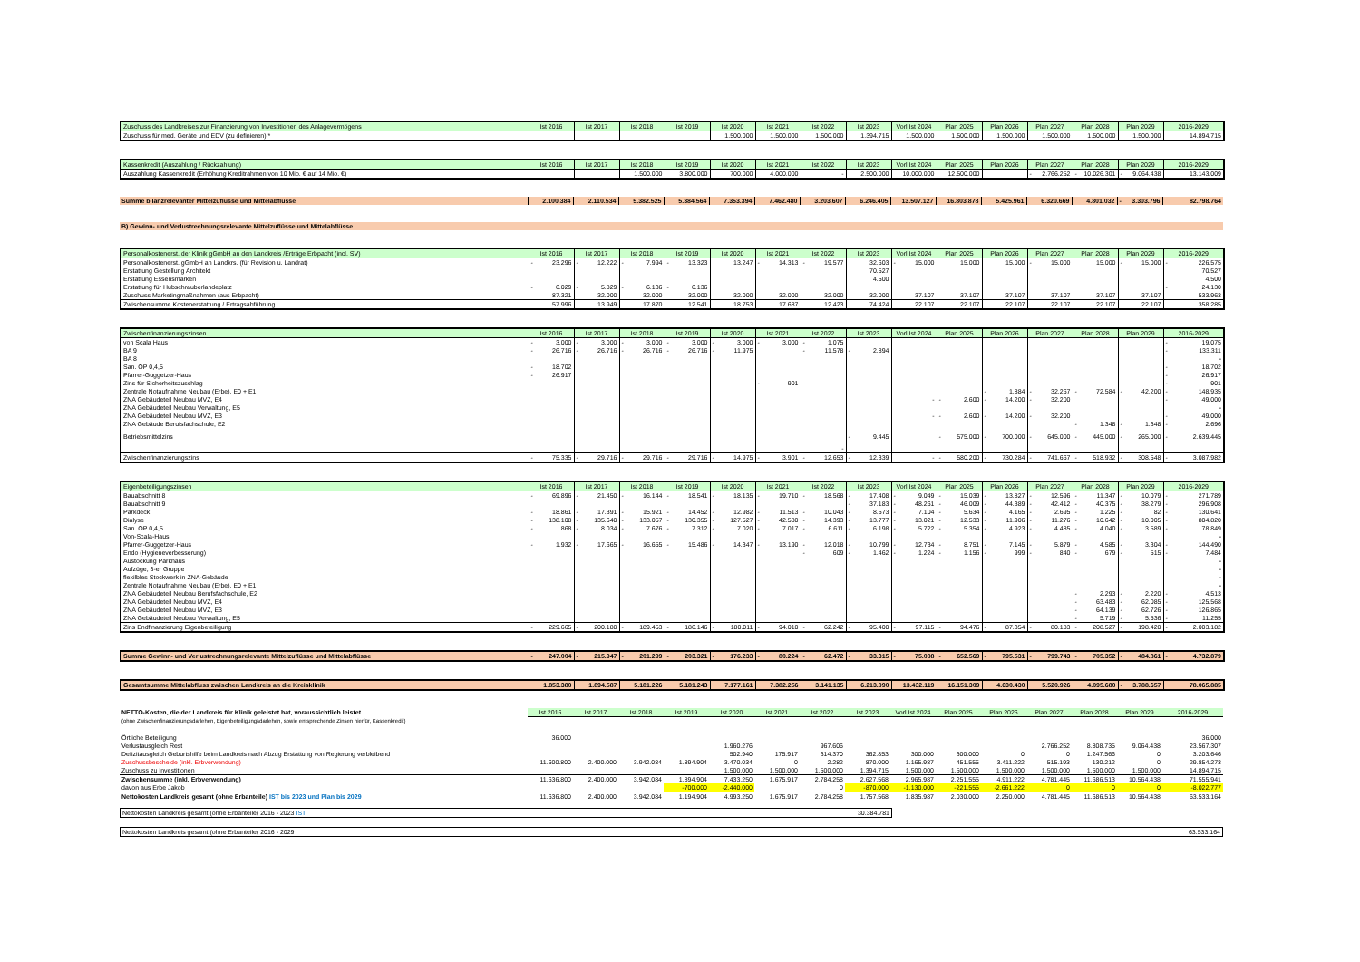| Zuschuss des Landkreises zur Finanzierung von Investitionen des Anlagevermögens | Ist 2016 | Ist 2017 | Ist 2018 | Ist 2019 | Ist 2020 | Ist 2021 | Ist 2022 | Ist 2023 | Vorl Ist 2024 | Plan 2025 | Plan 2026 | Plan 2027 | Plan 2028 | Plan 2029 | 2016-2029 |
| --- | --- | --- | --- | --- | --- | --- | --- | --- | --- | --- | --- | --- | --- | --- | --- |
| Zuschuss für med. Geräte und EDV (zu definieren) * | | | | | 1.500.000 | 1.500.000 | 1.500.000 | 1.394.715 | 1.500.000 | 1.500.000 | 1.500.000 | 1.500.000 | 1.500.000 | 1.500.000 | 14.894.715 |
| Kassenkredit (Auszahlung / Rückzahlung) | Ist 2016 | Ist 2017 | Ist 2018 | Ist 2019 | Ist 2020 | Ist 2021 | Ist 2022 | Ist 2023 | Vorl Ist 2024 | Plan 2025 | Plan 2026 | Plan 2027 | Plan 2028 | Plan 2029 | 2016-2029 |
| --- | --- | --- | --- | --- | --- | --- | --- | --- | --- | --- | --- | --- | --- | --- | --- |
| Auszahlung Kassenkredit (Erhöhung Kreditrahmen von 10 Mio. € auf 14 Mio. €) | | | 1.500.000 | 3.800.000 | 700.000 | 4.000.000 | - | 2.500.000 | 10.000.000 | 12.500.000 | | - 2.766.252 | - 10.026.301 | - 9.064.438 | 13.143.009 |
| Summe bilanzrelevanter Mittelzuflüsse und Mittelabflüsse | 2.100.384 | 2.110.534 | 5.382.525 | 5.384.564 | 7.353.394 | 7.462.480 | 3.203.607 | 6.246.405 | 13.507.127 | 16.803.878 | 5.425.961 | 6.320.669 | 4.801.032 | - 3.303.796 | 82.798.764 |
| B) Gewinn- und Verlustrechnungsrelevante Mittelzuflüsse und Mittelabflüsse |
| Personalkostenerst. der Klinik gGmbH an den Landkreis /Erträge Erbpacht (incl. SV) | Ist 2016 | Ist 2017 | Ist 2018 | Ist 2019 | Ist 2020 | Ist 2021 | Ist 2022 | Ist 2023 | Vorl Ist 2024 | Plan 2025 | Plan 2026 | Plan 2027 | Plan 2028 | Plan 2029 | 2016-2029 |
| --- | --- | --- | --- | --- | --- | --- | --- | --- | --- | --- | --- | --- | --- | --- | --- |
| Personalkostenerst. gGmbH an Landkrs. (für Revision u. Landrat) | - 23.296 | - 12.222 | - 7.994 | - 13.323 | 13.247 | - 14.313 | - 19.577 | 32.603 | - 15.000 | 15.000 | 15.000 | - 15.000 | 15.000 | - 15.000 | - 226.575 |
| Erstattung Gestellung Architekt | | | | | | | | 70.527 | | | | | | | 70.527 |
| Erstattung Essensmarken | | | | | | | | 4.500 | | | | | | | 4.500 |
| Erstattung für Hubschrauberlandeplatz | - 6.029 | - 5.829 | - 6.136 | - 6.136 | | | | | | | | | | | - 24.130 |
| Zuschuss Marketingmaßnahmen (aus Erbpacht) | 87.321 | 32.000 | 32.000 | 32.000 | 32.000 | 32.000 | 32.000 | 32.000 | 37.107 | 37.107 | 37.107 | 37.107 | 37.107 | 37.107 | 533.963 |
| Zwischensumme Kostenerstattung / Ertragsabführung | 57.996 | 13.949 | 17.870 | 12.541 | 18.753 | 17.687 | 12.423 | 74.424 | 22.107 | 22.107 | 22.107 | 22.107 | 22.107 | 22.107 | 358.285 |
| Zwischenfinanzierungszinsen | Ist 2016 | Ist 2017 | Ist 2018 | Ist 2019 | Ist 2020 | Ist 2021 | Ist 2022 | Ist 2023 | Vorl Ist 2024 | Plan 2025 | Plan 2026 | Plan 2027 | Plan 2028 | Plan 2029 | 2016-2029 |
| --- | --- | --- | --- | --- | --- | --- | --- | --- | --- | --- | --- | --- | --- | --- | --- |
| von Scala Haus | - 3.000 | - 3.000 | - 3.000 | - 3.000 | - 3.000 | - 3.000 | - 1.075 | | | | | | | | - 19.075 |
| BA 9 | - 26.716 | - 26.716 | - 26.716 | - 26.716 | - 11.975 | | - 11.578 | - 2.894 | | | | | | | - 133.311 |
| BA 8 | | | | | | | | | | | | | | | - |
| San. OP 0,4,5 | - 18.702 | | | | | | | | | | | | | | - 18.702 |
| Pfarrer-Guggetzer-Haus | - 26.917 | | | | | | | | | | | | | | - 26.917 |
| Zins für Sicherheitszuschlag | | | | | | - 901 | | | | | | | | | - 901 |
| Zentrale Notaufnahme Neubau (Erbe), E0 + E1 | | | | | | | | | | | - 1.884 | - 32.267 | - 72.584 | - 42.200 | - 148.935 |
| ZNA Gebäudeteil Neubau MVZ, E4 | | | | | | | | | - | - 2.600 | - 14.200 | - 32.200 | | | - 49.000 |
| ZNA Gebäudeteil Neubau Verwaltung, E5 | | | | | | | | | | | | | | | - |
| ZNA Gebäudeteil Neubau MVZ, E3 | | | | | | | | | - | - 2.600 | - 14.200 | - 32.200 | | | - 49.000 |
| ZNA Gebäude Berufsfachschule, E2 | | | | | | | | | | | | | - 1.348 | - 1.348 | - 2.696 |
| Betriebsmittelzins | | | | | | | | - 9.445 | | - 575.000 | - 700.000 | - 645.000 | - 445.000 | - 265.000 | - 2.639.445 |
| | | | | | | | - | | | | | | | | |
| Zwischenfinanzierungszins | - 75.335 | - 29.716 | - 29.716 | - 29.716 | - 14.975 | - 3.901 | - 12.653 | - 12.339 | - | - 580.200 | - 730.284 | - 741.667 | - 518.932 | - 308.548 | - 3.087.982 |
| Eigenbeteiligungszinsen | Ist 2016 | Ist 2017 | Ist 2018 | Ist 2019 | Ist 2020 | Ist 2021 | Ist 2022 | Ist 2023 | Vorl Ist 2024 | Plan 2025 | Plan 2026 | Plan 2027 | Plan 2028 | Plan 2029 | 2016-2029 |
| --- | --- | --- | --- | --- | --- | --- | --- | --- | --- | --- | --- | --- | --- | --- | --- |
| Bauabschnitt 8 | - 69.896 | - 21.450 | - 16.144 | - 18.541 | - 18.135 | - 19.710 | - 18.568 | - 17.408 | - 9.049 | - 15.039 | - 13.827 | - 12.596 | - 11.347 | - 10.079 | - 271.789 |
| Bauabschnitt 9 | | | | | | | | - 37.183 | - 48.261 | - 46.009 | - 44.389 | - 42.412 | - 40.375 | - 38.279 | - 296.908 |
| Parkdeck | - 18.861 | - 17.391 | - 15.921 | - 14.452 | - 12.982 | - 11.513 | - 10.043 | - 8.573 | - 7.104 | - 5.634 | - 4.165 | - 2.695 | - 1.225 | - 82 | - 130.641 |
| Dialyse | - 138.108 | - 135.640 | - 133.057 | - 130.355 | - 127.527 | - 42.580 | - 14.393 | - 13.777 | - 13.021 | - 12.533 | - 11.906 | - 11.276 | - 10.642 | - 10.005 | - 804.820 |
| San. OP 0,4,5 | - 868 | - 8.034 | - 7.676 | - 7.312 | - 7.020 | - 7.017 | - 6.611 | - 6.198 | - 5.722 | - 5.354 | - 4.923 | - 4.485 | - 4.040 | - 3.589 | - 78.849 |
| Von-Scala-Haus | | | | | | | | | | | | | | | - |
| Pfarrer-Guggetzer-Haus | - 1.932 | - 17.665 | - 16.655 | - 15.486 | - 14.347 | - 13.190 | - 12.018 | - 10.799 | - 12.734 | - 8.751 | - 7.145 | - 5.879 | - 4.585 | - 3.304 | - 144.490 |
| Endo (Hygieneverbesserung) | | | | | | | - 609 | - 1.462 | - 1.224 | - 1.156 | - 999 | - 840 | - 679 | - 515 | - 7.484 |
| Austockung Parkhaus | | | | | | | | | | | | | | | - |
| Aufzüge, 3-er Gruppe | | | | | | | | | | | | | | | - |
| flexilbles Stockwerk in ZNA-Gebäude | | | | | | | | | | | | | | | - |
| Zentrale Notaufnahme Neubau (Erbe), E0 + E1 | | | | | | | | | | | | | | | - |
| ZNA Gebäudeteil Neubau Berufsfachschule, E2 | | | | | | | | | | | | | - 2.293 | - 2.220 | - 4.513 |
| ZNA Gebäudeteil Neubau MVZ, E4 | | | | | | | | | | | | | - 63.483 | - 62.085 | - 125.568 |
| ZNA Gebäudeteil Neubau MVZ, E3 | | | | | | | | | | | | | - 64.139 | - 62.726 | - 126.865 |
| ZNA Gebäudeteil Neubau Verwaltung, E5 | | | | | | | | | | | | | - 5.719 | - 5.536 | - 11.255 |
| Zins Endfinanzierung Eigenbeteiligung | - 229.665 | - 200.180 | - 189.453 | - 186.146 | - 180.011 | - 94.010 | - 62.242 | - 95.400 | - 97.115 | - 94.476 | - 87.354 | - 80.183 | - 208.527 | - 198.420 | - 2.003.182 |
| Summe Gewinn- und Verlustrechnungsrelevante Mittelzuflüsse und Mittelabflüsse | - 247.004 | - 215.947 | - 201.299 | - 203.321 | - 176.233 | - 80.224 | - 62.472 | - 33.315 | - 75.008 | - 652.569 | - 795.531 | - 799.743 | - 705.352 | - 484.861 | - 4.732.879 |
| Gesamtsumme Mittelabfluss zwischen Landkreis an die Kreisklinik | 1.853.380 | 1.894.587 | 5.181.226 | 5.181.243 | 7.177.161 | 7.382.256 | 3.141.135 | 6.213.090 | 13.432.119 | 16.151.309 | 4.630.430 | 5.520.926 | 4.095.680 | - 3.788.657 | 78.065.885 |
| NETTO-Kosten, die der Landkreis für Klinik geleistet hat, voraussichtlich leistet | Ist 2016 | Ist 2017 | Ist 2018 | Ist 2019 | Ist 2020 | Ist 2021 | Ist 2022 | Ist 2023 | Vorl Ist 2024 | Plan 2025 | Plan 2026 | Plan 2027 | Plan 2028 | Plan 2029 | 2016-2029 |
| --- | --- | --- | --- | --- | --- | --- | --- | --- | --- | --- | --- | --- | --- | --- | --- |
| (ohne Zwischenfinanzierungsdarlehen, Eigenbeteiligungsdarlehen, sowie entsprechende Zinsen hierfür, Kassenkredit) | | | | | | | | | | | | | | | |
| Örtliche Beteiligung | 36.000 | | | | | | | | | | | | | | 36.000 |
| Verlustausgleich Rest | | | | | 1.960.276 | | 967.606 | | | | | 2.766.252 | 8.808.735 | 9.064.438 | 23.567.307 |
| Defizitausgleich Geburtshilfe beim Landkreis nach Abzug Erstattung von Regierung verbleibend | | | | | 502.940 | 175.917 | 314.370 | 362.853 | 300.000 | 300.000 | 0 | 0 | 1.247.566 | 0 | 3.203.646 |
| Zuschussbescheide (inkl. Erbverwendung) | 11.600.800 | 2.400.000 | 3.942.084 | 1.894.904 | 3.470.034 | 0 | 2.282 | 870.000 | 1.165.987 | 451.555 | 3.411.222 | 515.193 | 130.212 | 0 | 29.854.273 |
| Zuschuss zu Investitionen | | | | | 1.500.000 | 1.500.000 | 1.500.000 | 1.394.715 | 1.500.000 | 1.500.000 | 1.500.000 | 1.500.000 | 1.500.000 | 1.500.000 | 14.894.715 |
| Zwischensumme (inkl. Erbverwendung) | 11.636.800 | 2.400.000 | 3.942.084 | 1.894.904 | 7.433.250 | 1.675.917 | 2.784.258 | 2.627.568 | 2.965.987 | 2.251.555 | 4.911.222 | 4.781.445 | 11.686.513 | 10.564.438 | 71.555.941 |
| davon aus Erbe Jakob | | | | -700.000 | -2.440.000 | | 0 | -870.000 | -1.130.000 | -221.555 | -2.661.222 | 0 | 0 | 0 | -8.022.777 |
| Nettokosten Landkreis gesamt (ohne Erbanteile) IST bis 2023 und Plan bis 2029 | 11.636.800 | 2.400.000 | 3.942.084 | 1.194.904 | 4.993.250 | 1.675.917 | 2.784.258 | 1.757.568 | 1.835.987 | 2.030.000 | 2.250.000 | 4.781.445 | 11.686.513 | 10.564.438 | 63.533.164 |
| Nettokosten Landkreis gesamt (ohne Erbanteile) 2016 - 2023 IST | 30.384.781 |
| Nettokosten Landkreis gesamt (ohne Erbanteile) 2016 - 2029 | 63.533.164 |